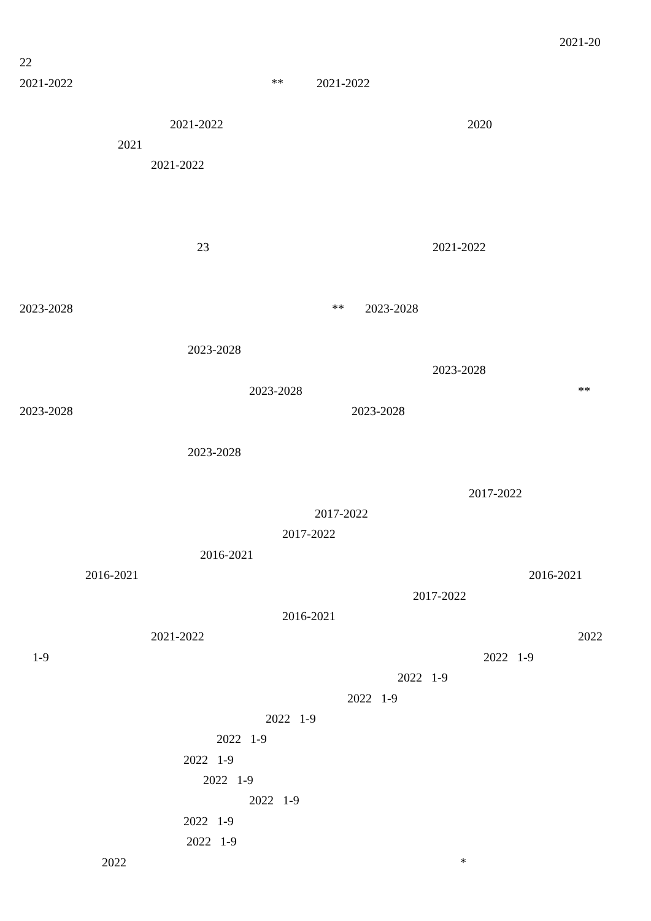2021-20
22
2021-2022 ** 2021-2022
2021-2022 2020
2021
2021-2022
23 2021-2022
2023-2028 ** 2023-2028
2023-2028
2023-2028
2023-2028 **
2023-2028 2023-2028
2023-2028
2017-2022
2017-2022
2017-2022
2016-2021
2016-2021 2016-2021
2017-2022
2016-2021
2021-2022 2022
1-9 2022 1-9
2022 1-9
2022 1-9
2022 1-9
2022 1-9
2022 1-9
2022 1-9
2022 1-9
2022 1-9
2022 1-9
2022 *